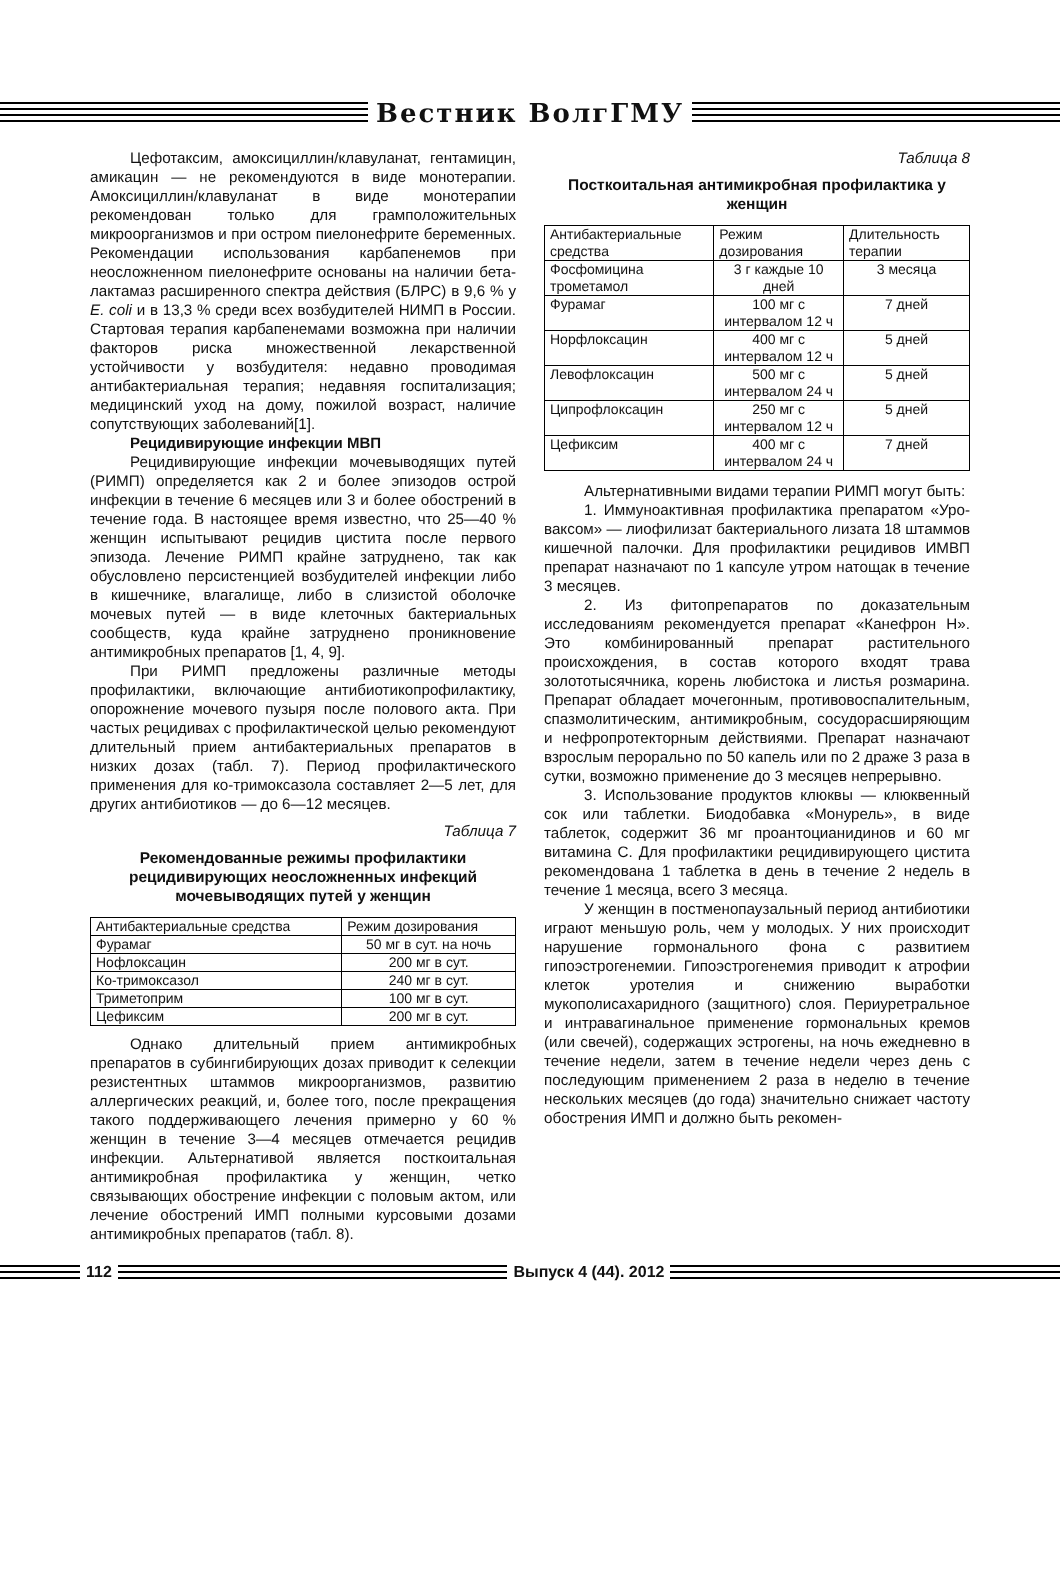Вестник ВолгГМУ
Цефотаксим, амоксициллин/клавуланат, гентамицин, амикацин — не рекомендуются в виде монотерапии. Амоксициллин/клавуланат в виде монотерапии рекомендован только для грамположительных микроорганизмов и при остром пиелонефрите беременных. Рекомендации использования карбапенемов при неосложненном пиелонефрите основаны на наличии бета-лактамаз расширенного спектра действия (БЛРС) в 9,6 % у E. coli и в 13,3 % среди всех возбудителей НИМП в России. Стартовая терапия карбапенемами возможна при наличии факторов риска множественной лекарственной устойчивости у возбудителя: недавно проводимая антибактериальная терапия; недавняя госпитализация; медицинский уход на дому, пожилой возраст, наличие сопутствующих заболеваний[1].
Рецидивирующие инфекции МВП
Рецидивирующие инфекции мочевыводящих путей (РИМП) определяется как 2 и более эпизодов острой инфекции в течение 6 месяцев или 3 и более обострений в течение года. В настоящее время известно, что 25—40 % женщин испытывают рецидив цистита после первого эпизода. Лечение РИМП крайне затруднено, так как обусловлено персистенцией возбудителей инфекции либо в кишечнике, влагалище, либо в слизистой оболочке мочевых путей — в виде клеточных бактериальных сообществ, куда крайне затруднено проникновение антимикробных препаратов [1, 4, 9].
При РИМП предложены различные методы профилактики, включающие антибиотикопрофилактику, опорожнение мочевого пузыря после полового акта. При частых рецидивах с профилактической целью рекомендуют длительный прием антибактериальных препаратов в низких дозах (табл. 7). Период профилактического применения для ко-тримоксазола составляет 2—5 лет, для других антибиотиков — до 6—12 месяцев.
Таблица 7
Рекомендованные режимы профилактики рецидивирующих неосложненных инфекций мочевыводящих путей у женщин
| Антибактериальные средства | Режим дозирования |
| --- | --- |
| Фурамаг | 50 мг в сут. на ночь |
| Нофлоксацин | 200 мг в сут. |
| Ко-тримоксазол | 240 мг в сут. |
| Триметоприм | 100 мг в сут. |
| Цефиксим | 200 мг в сут. |
Однако длительный прием антимикробных препаратов в субингибирующих дозах приводит к селекции резистентных штаммов микроорганизмов, развитию аллергических реакций, и, более того, после прекращения такого поддерживающего лечения примерно у 60 % женщин в течение 3—4 месяцев отмечается рецидив инфекции. Альтернативой является посткоитальная антимикробная профилактика у женщин, четко связывающих обострение инфекции с половым актом, или лечение обострений ИМП полными курсовыми дозами антимикробных препаратов (табл. 8).
Таблица 8
Посткоитальная антимикробная профилактика у женщин
| Антибактериальные средства | Режим дозирования | Длительность терапии |
| --- | --- | --- |
| Фосфомицина трометамол | 3 г каждые 10 дней | 3 месяца |
| Фурамаг | 100 мг с интервалом 12 ч | 7 дней |
| Норфлоксацин | 400 мг с интервалом 12 ч | 5 дней |
| Левофлоксацин | 500 мг с интервалом 24 ч | 5 дней |
| Ципрофлоксацин | 250 мг с интервалом 12 ч | 5 дней |
| Цефиксим | 400 мг с интервалом 24 ч | 7 дней |
Альтернативными видами терапии РИМП могут быть:
1. Иммуноактивная профилактика препаратом «Уро-ваксом» — лиофилизат бактериального лизата 18 штаммов кишечной палочки. Для профилактики рецидивов ИМВП препарат назначают по 1 капсуле утром натощак в течение 3 месяцев.
2. Из фитопрепаратов по доказательным исследованиям рекомендуется препарат «Канефрон Н». Это комбинированный препарат растительного происхождения, в состав которого входят трава золототысячника, корень любистока и листья розмарина. Препарат обладает мочегонным, противовоспалительным, спазмолитическим, антимикробным, сосудорасширяющим и нефропротекторным действиями. Препарат назначают взрослым перорально по 50 капель или по 2 драже 3 раза в сутки, возможно применение до 3 месяцев непрерывно.
3. Использование продуктов клюквы — клюквенный сок или таблетки. Биодобавка «Монурель», в виде таблеток, содержит 36 мг проантоцианидинов и 60 мг витамина С. Для профилактики рецидивирующего цистита рекомендована 1 таблетка в день в течение 2 недель в течение 1 месяца, всего 3 месяца.
У женщин в постменопаузальный период антибиотики играют меньшую роль, чем у молодых. У них происходит нарушение гормонального фона с развитием гипоэстрогенемии. Гипоэстрогенемия приводит к атрофии клеток уротелия и снижению выработки мукополисахаридного (защитного) слоя. Периуретральное и интравагинальное применение гормональных кремов (или свечей), содержащих эстрогены, на ночь ежедневно в течение недели, затем в течение недели через день с последующим применением 2 раза в неделю в течение нескольких месяцев (до года) значительно снижает частоту обострения ИМП и должно быть рекомен-
112 Выпуск 4 (44). 2012